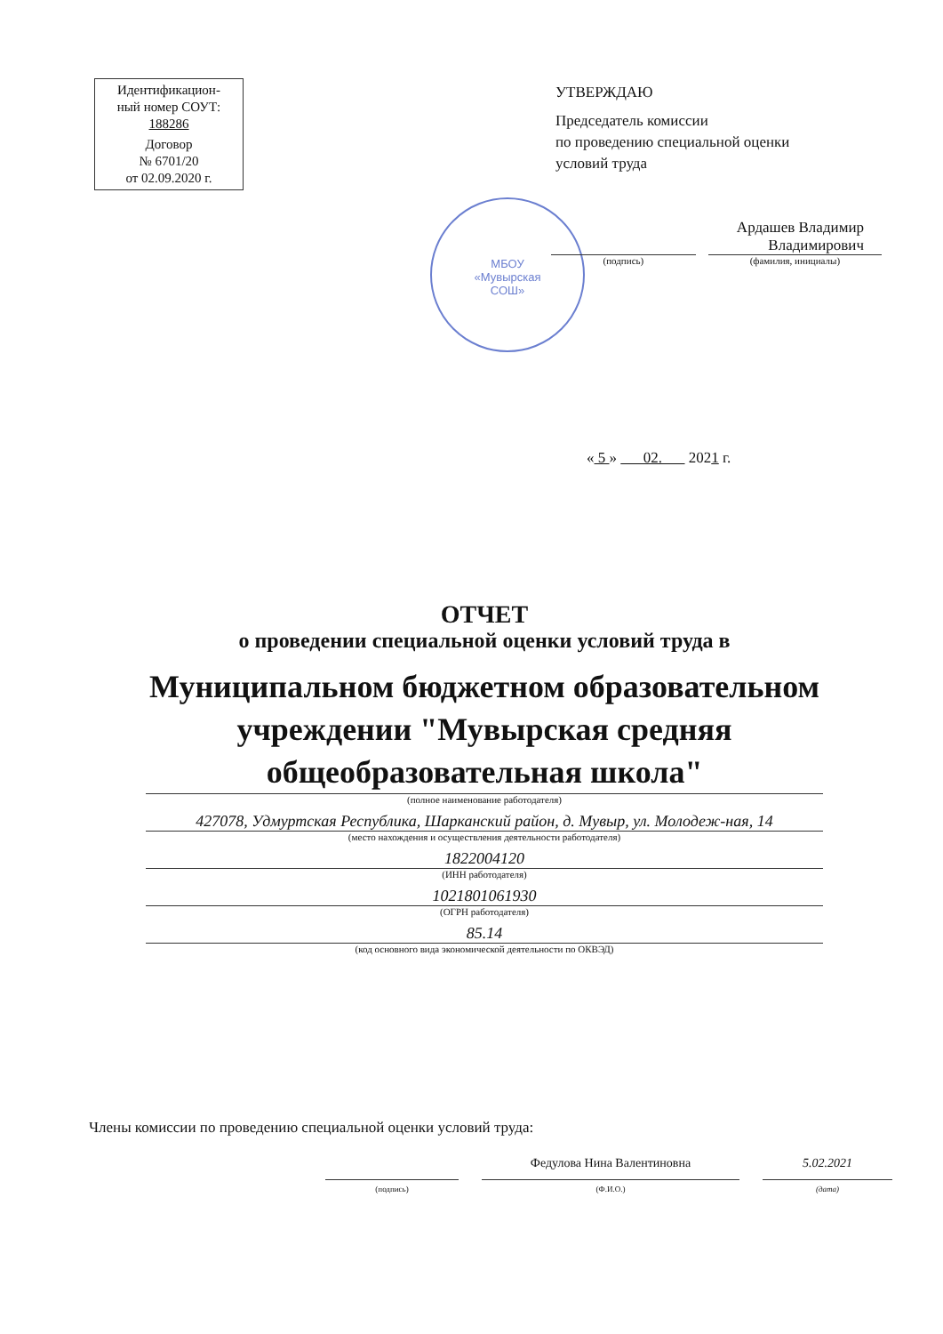Идентификацион-
ный номер СОУТ:
188286
Договор
№ 6701/20
от 02.09.2020 г.
УТВЕРЖДАЮ
Председатель комиссии
по проведению специальной оценки
условий труда
МБОУ
«Мувырская
СОШ»
Ардашев Владимир
Владимирович
(подпись) (фамилия, инициалы)
« 5 » 02. 2021 г.
ОТЧЕТ
о проведении специальной оценки условий труда в
Муниципальном бюджетном образовательном учреждении "Мувырская средняя общеобразовательная школа"
(полное наименование работодателя)
427078, Удмуртская Республика, Шарканский район, д. Мувыр, ул. Молодеж-ная, 14
(место нахождения и осуществления деятельности работодателя)
1822004120
(ИНН работодателя)
1021801061930
(ОГРН работодателя)
85.14
(код основного вида экономической деятельности по ОКВЭД)
Члены комиссии по проведению специальной оценки условий труда:
(подпись)
Федулова Нина Валентиновна
(Ф.И.О.)
5.02.2021
(дата)